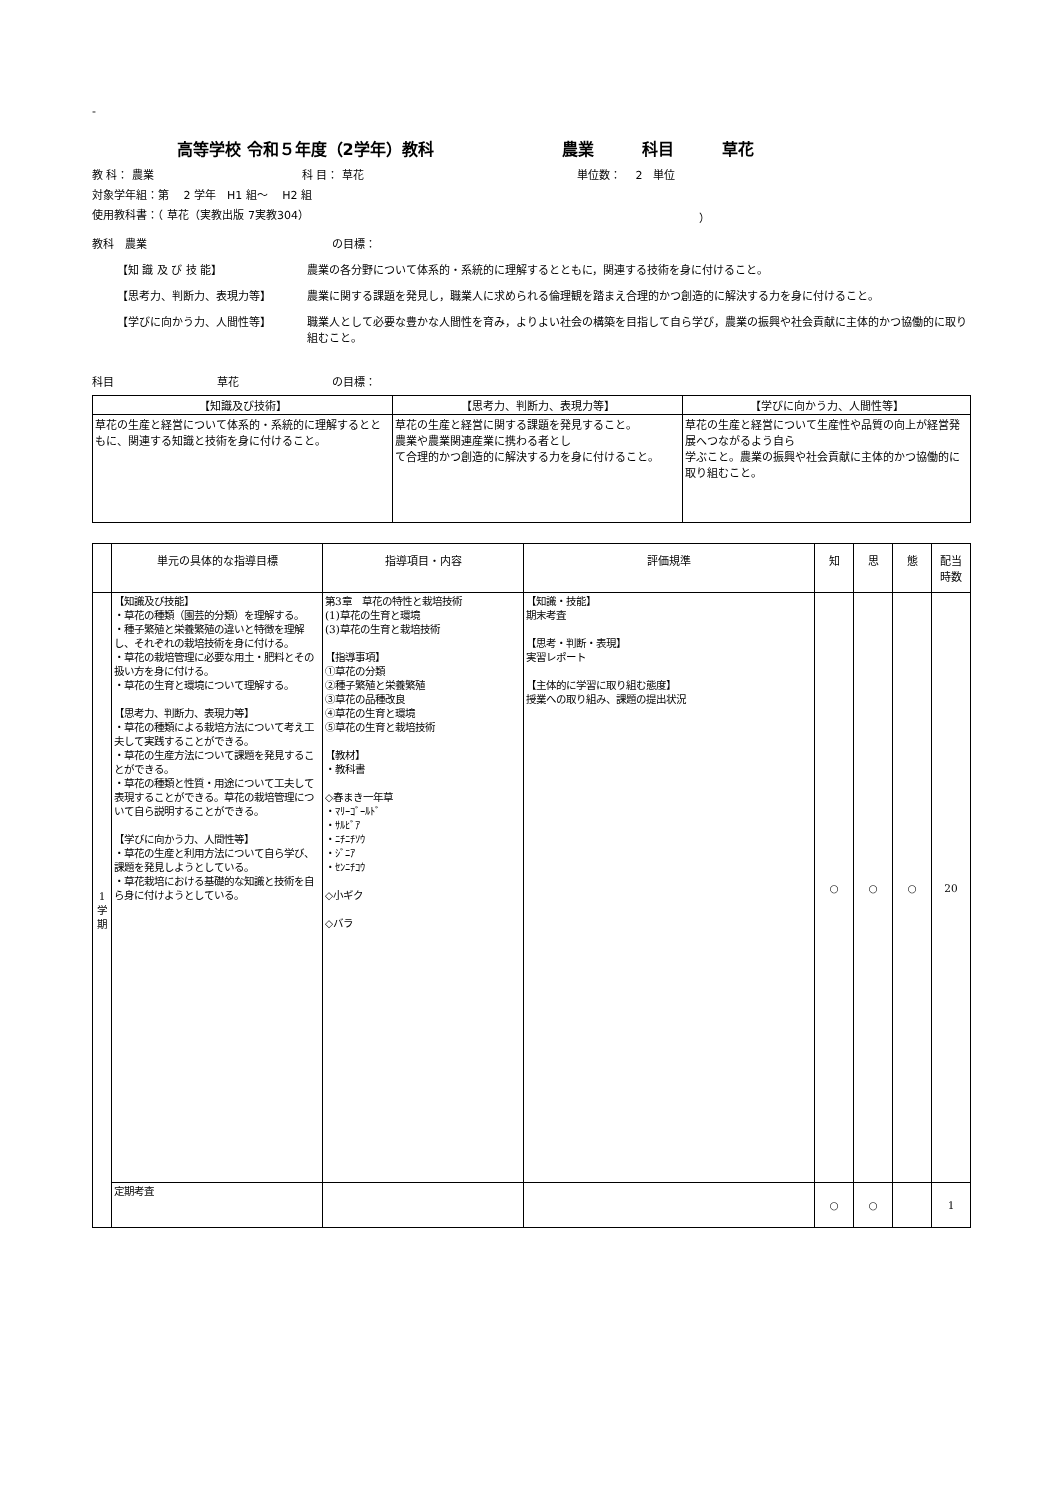-
高等学校 令和５年度（2学年）教科　　　　　　　　農業　　　科目　　　草花
教 科： 農業 科 目： 草花 単位数：　 2　単位
対象学年組：第　 2 学年　H1 組～　 H2 組
使用教科書：（ 草花（実教出版 7実教304） ）
教科　農業 の目標：
【知 識 及 び 技 能】 農業の各分野について体系的・系統的に理解するとともに，関連する技術を身に付けること。
【思考力、判断力、表現力等】 農業に関する課題を発見し，職業人に求められる倫理観を踏まえ合理的かつ創造的に解決する力を身に付けること。
【学びに向かう力、人間性等】 職業人として必要な豊かな人間性を育み，よりよい社会の構築を目指して自ら学び，農業の振興や社会貢献に主体的かつ協働的に取り組むこと。
科目 草花 の目標：
| 【知識及び技術】 | 【思考力、判断力、表現力等】 | 【学びに向かう力、人間性等】 |
| 草花の生産と経営について体系的・系統的に理解するとともに、関連する知識と技術を身に付けること。 | 草花の生産と経営に関する課題を発見すること。 農業や農業関連産業に携わる者とし て合理的かつ創造的に解決する力を身に付けること。 | 草花の生産と経営について生産性や品質の向上が経営発展へつながるよう自ら 学ぶこと。農業の振興や社会貢献に主体的かつ協働的に取り組むこと。 |
| | 単元の具体的な指導目標 | 指導項目・内容 | 評価規準 | 知 | 思 | 態 | 配当 時数 |
| --- | --- | --- | --- | --- | --- | --- | --- |
| 1 学 期 | 【知識及び技能】 ・草花の種類（園芸的分類）を理解する。 ・種子繁殖と栄養繁殖の違いと特徴を理解し、それぞれの栽培技術を身に付ける。 ・草花の栽培管理に必要な用土・肥料とその扱い方を身に付ける。 ・草花の生育と環境について理解する。 【思考力、判断力、表現力等】 ・草花の種類による栽培方法について考え工夫して実践することができる。 ・草花の生産方法について課題を発見することができる。 ・草花の種類と性質・用途について工夫して表現することができる。草花の栽培管理について自ら説明することができる。 【学びに向かう力、人間性等】 ・草花の生産と利用方法について自ら学び、課題を発見しようとしている。 ・草花栽培における基礎的な知識と技術を自ら身に付けようとしている。 | 第3章 草花の特性と栽培技術 (1)草花の生育と環境 (3)草花の生育と栽培技術 【指導事項】 ①草花の分類 ②種子繁殖と栄養繁殖 ③草花の品種改良 ④草花の生育と環境 ⑤草花の生育と栽培技術 【教材】 ・教科書 ◇春まき一年草 ・ﾏﾘｰｺﾞｰﾙﾄﾞ ・ｻﾙﾋﾞｱ ・ﾆﾁﾆﾁｿｳ ・ｼﾞﾆｱ ・ｾﾝﾆﾁｺｳ ◇小ギク ◇バラ | 【知識・技能】 期末考査 【思考・判断・表現】 実習レポート 【主体的に学習に取り組む態度】 授業への取り組み、課題の提出状況 | ○ | ○ | ○ | 20 |
| | 定期考査 | | | ○ | ○ | | 1 |